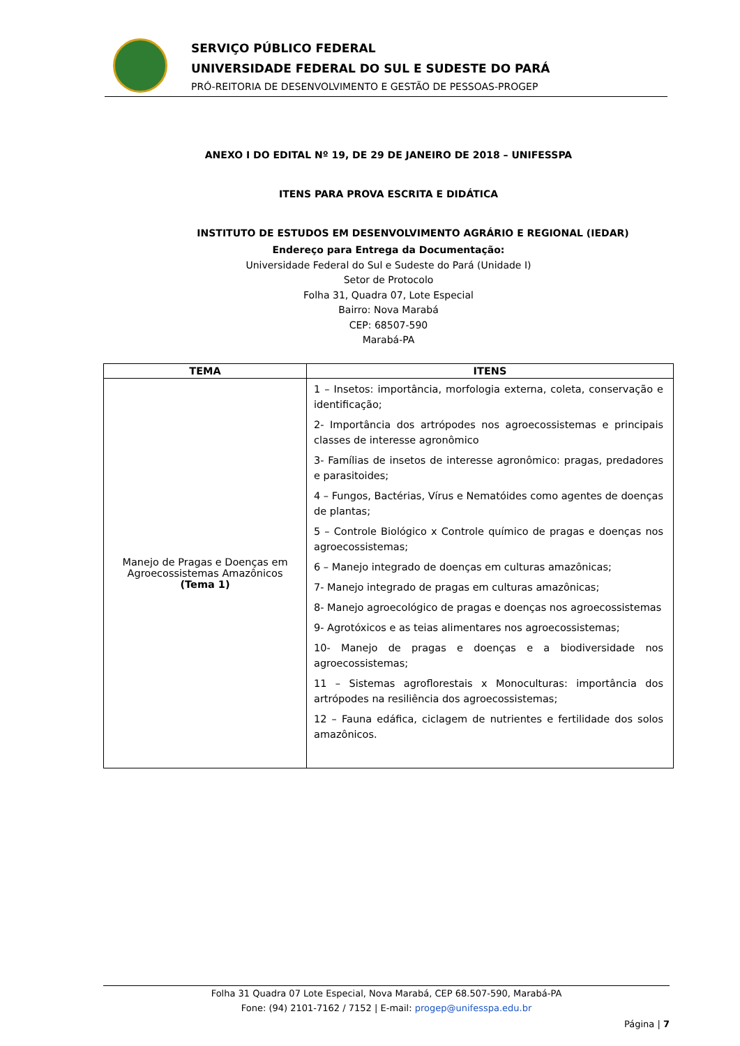SERVIÇO PÚBLICO FEDERAL
UNIVERSIDADE FEDERAL DO SUL E SUDESTE DO PARÁ
PRÓ-REITORIA DE DESENVOLVIMENTO E GESTÃO DE PESSOAS-PROGEP
ANEXO I DO EDITAL Nº 19, DE 29 DE JANEIRO DE 2018 – UNIFESSPA
ITENS PARA PROVA ESCRITA E DIDÁTICA
INSTITUTO DE ESTUDOS EM DESENVOLVIMENTO AGRÁRIO E REGIONAL (IEDAR)
Endereço para Entrega da Documentação:
Universidade Federal do Sul e Sudeste do Pará (Unidade I)
Setor de Protocolo
Folha 31, Quadra 07, Lote Especial
Bairro: Nova Marabá
CEP: 68507-590
Marabá-PA
| TEMA | ITENS |
| --- | --- |
| Manejo de Pragas e Doenças em Agroecossistemas Amazônicos (Tema 1) | 1 – Insetos: importância, morfologia externa, coleta, conservação e identificação; 2- Importância dos artrópodes nos agroecossistemas e principais classes de interesse agronômico 3- Famílias de insetos de interesse agronômico: pragas, predadores e parasitoides; 4 – Fungos, Bactérias, Vírus e Nematóides como agentes de doenças de plantas; 5 – Controle Biológico x Controle químico de pragas e doenças nos agroecossistemas; 6 – Manejo integrado de doenças em culturas amazônicas; 7- Manejo integrado de pragas em culturas amazônicas; 8- Manejo agroecológico de pragas e doenças nos agroecossistemas 9- Agrotóxicos e as teias alimentares nos agroecossistemas; 10- Manejo de pragas e doenças e a biodiversidade nos agroecossistemas; 11 – Sistemas agroflorestais x Monoculturas: importância dos artrópodes na resiliência dos agroecossistemas; 12 – Fauna edáfica, ciclagem de nutrientes e fertilidade dos solos amazônicos. |
Folha 31 Quadra 07 Lote Especial, Nova Marabá, CEP 68.507-590, Marabá-PA
Fone: (94) 2101-7162 / 7152 | E-mail: progep@unifesspa.edu.br
Página | 7